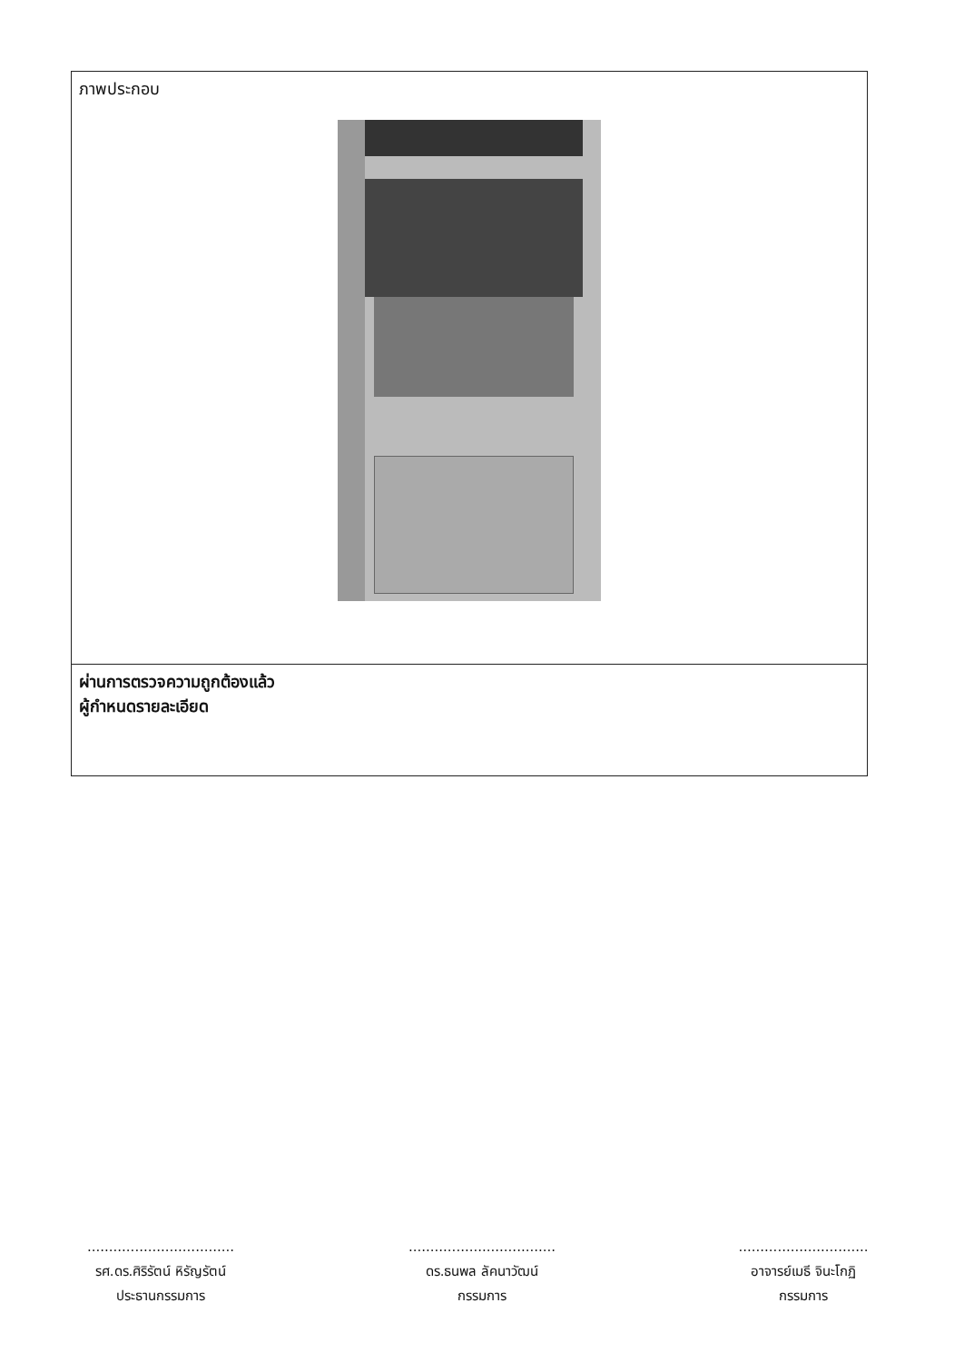| ภาพประกอบ |
| ผ่านการตรวจความถูกต้องแล้ว ผู้กำหนดรายละเอียด |
..................................
รศ.ดร.ศิริรัตน์ หิรัญรัตน์
ประธานกรรมการ
..................................
ดร.ธนพล ลัคนาวัฒน์
กรรมการ
..............................
อาจารย์เมธี จินะโกฏิ
กรรมการ